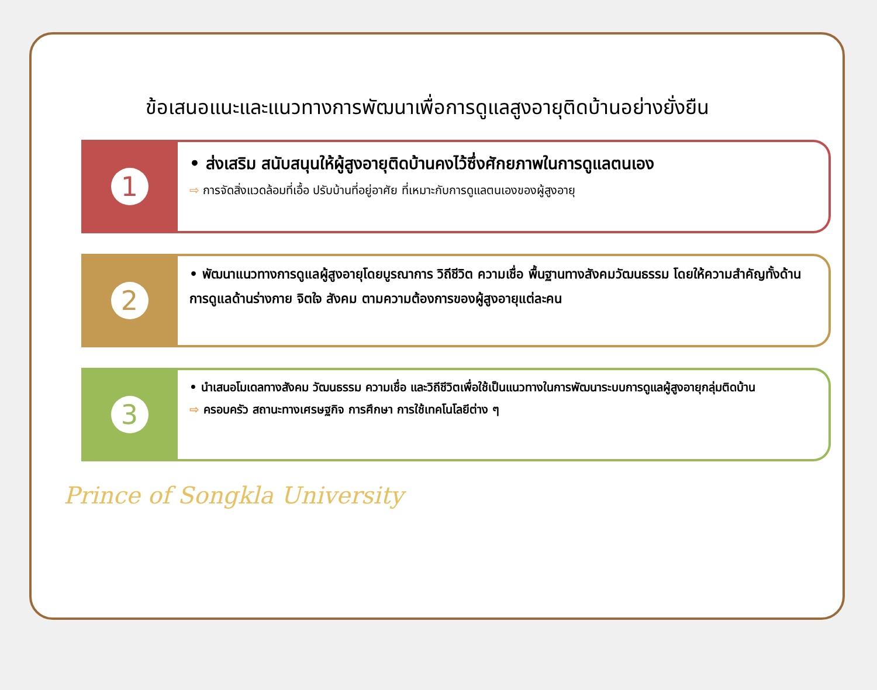ข้อเสนอแนะและแนวทางการพัฒนาเพื่อการดูแลสูงอายุติดบ้านอย่างยั่งยืน
1
• ส่งเสริม สนับสนุนให้ผู้สูงอายุติดบ้านคงไว้ซึ่งศักยภาพในการดูแลตนเอง
⇨ การจัดสิ่งแวดล้อมที่เอื้อ ปรับบ้านที่อยู่อาศัย ที่เหมาะกับการดูแลตนเองของผู้สูงอายุ
2
• พัฒนาแนวทางการดูแลผู้สูงอายุโดยบูรณาการ วิถีชีวิต ความเชื่อ พื้นฐานทางสังคมวัฒนธรรม โดยให้ความสำคัญทั้งด้านการดูแลด้านร่างกาย จิตใจ สังคม ตามความต้องการของผู้สูงอายุแต่ละคน
3
• นำเสนอโมเดลทางสังคม วัฒนธรรม ความเชื่อ และวิถีชีวิตเพื่อใช้เป็นแนวทางในการพัฒนาระบบการดูแลผู้สูงอายุกลุ่มติดบ้าน
⇨ ครอบครัว สถานะทางเศรษฐกิจ การศึกษา การใช้เทคโนโลยีต่าง ๆ
Prince of Songkla University